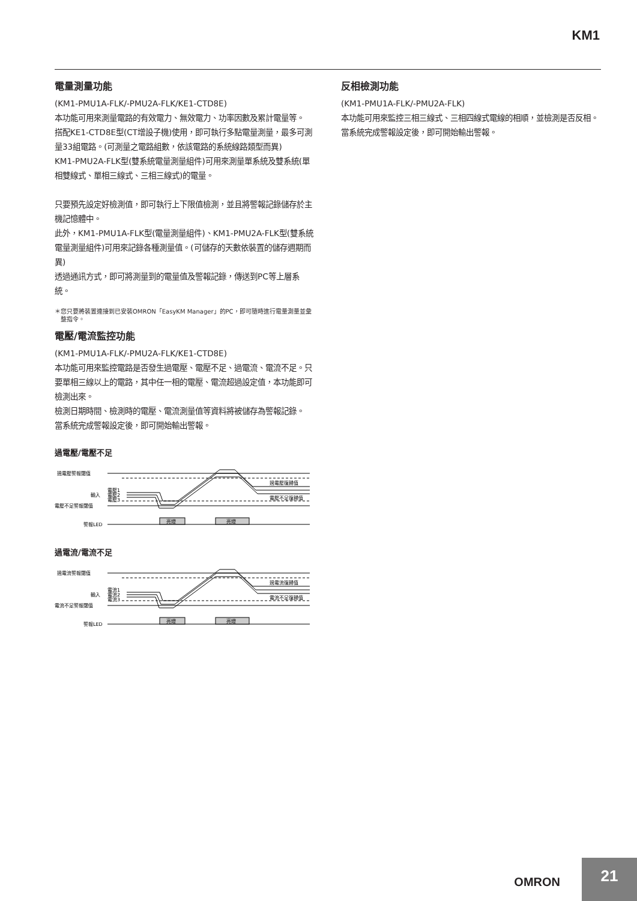KM1
電量測量功能
(KM1-PMU1A-FLK/-PMU2A-FLK/KE1-CTD8E)
本功能可用來測量電路的有效電力、無效電力、功率因數及累計電量等。
搭配KE1-CTD8E型(CT增設子機)使用，即可執行多點電量測量，最多可測量33組電路。(可測量之電路組數，依該電路的系統線路類型而異)
KM1-PMU2A-FLK型(雙系統電量測量組件)可用來測量單系統及雙系統(單相雙線式、單相三線式、三相三線式)的電量。
只要預先設定好檢測值，即可執行上下限值檢測，並且將警報記錄儲存於主機記憶體中。
此外，KM1-PMU1A-FLK型(電量測量組件)、KM1-PMU2A-FLK型(雙系統電量測量組件)可用來記錄各種測量值。(可儲存的天數依裝置的儲存週期而異)
透過通訊方式，即可將測量到的電量值及警報記錄，傳送到PC等上層系統。
＊您只要將裝置連接到已安裝OMRON「EasyKM Manager」的PC，即可隨時進行電量測量並彙整指令。
電壓/電流監控功能
(KM1-PMU1A-FLK/-PMU2A-FLK/KE1-CTD8E)
本功能可用來監控電路是否發生過電壓、電壓不足、過電流、電流不足。只要單相三線以上的電路，其中任一相的電壓、電流超過設定值，本功能即可檢測出來。
檢測日期時間、檢測時的電壓、電流測量值等資料將被儲存為警報記錄。
當系統完成警報設定後，即可開始輸出警報。
過電壓/電壓不足
過電壓警報閾值
輸入
電壓1
電壓2
電壓3
電壓不足警報閾值
警報LED
過電壓復歸值
電壓不足復歸值
亮燈
亮燈
過電流/電流不足
過電流警報閾值
輸入
電流1
電流2
電流3
電流不足警報閾值
警報LED
過電流復歸值
電流不足復歸值
亮燈
亮燈
反相檢測功能
(KM1-PMU1A-FLK/-PMU2A-FLK)
本功能可用來監控三相三線式、三相四線式電線的相順，並檢測是否反相。
當系統完成警報設定後，即可開始輸出警報。
OMRON
21